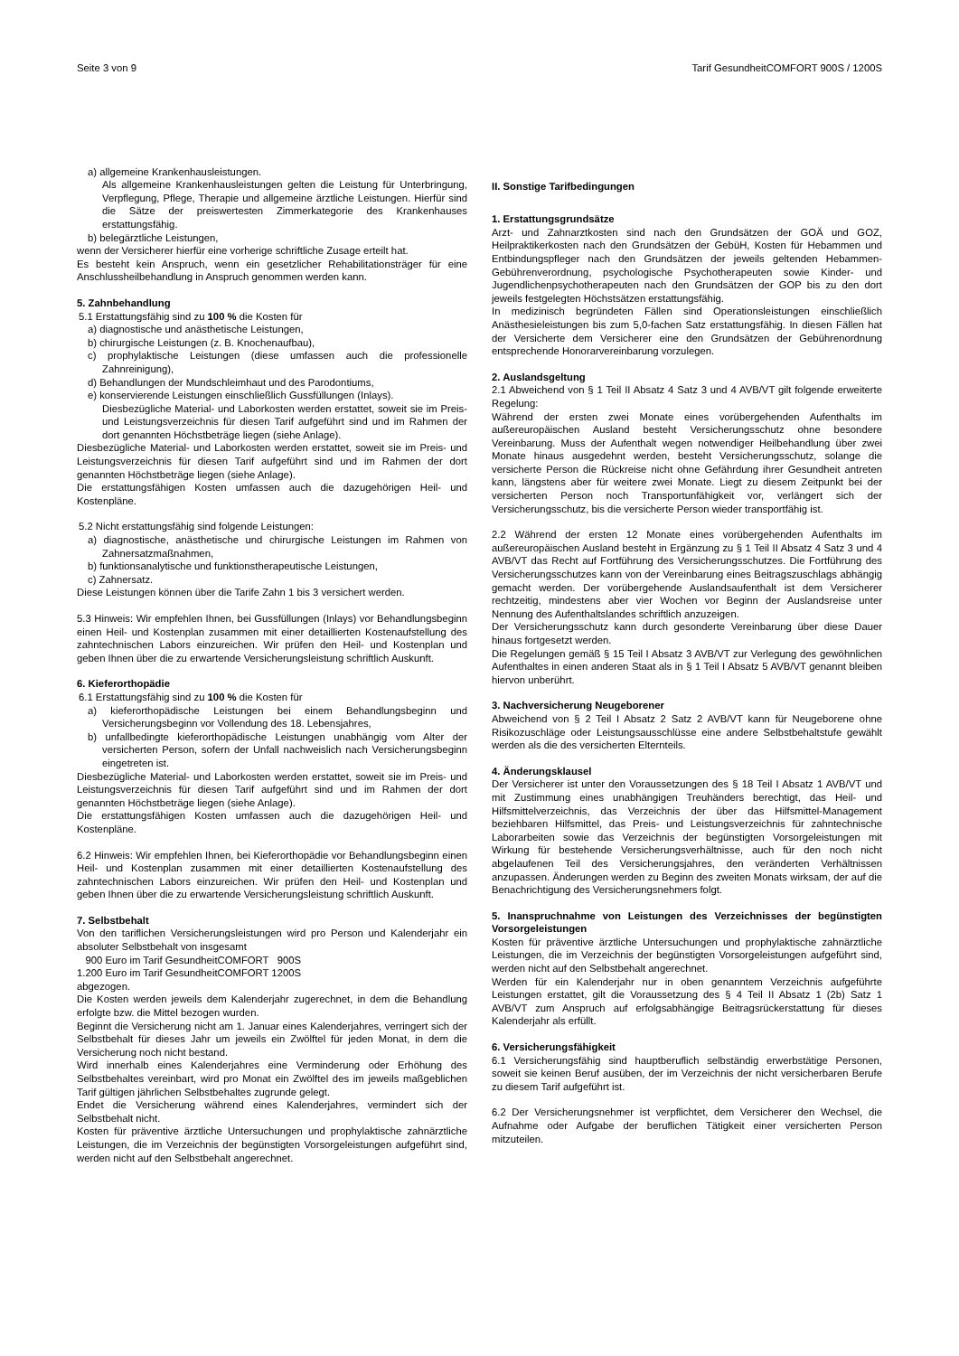Seite 3 von 9 Tarif GesundheitCOMFORT 900S / 1200S
a) allgemeine Krankenhausleistungen.
Als allgemeine Krankenhausleistungen gelten die Leistung für Unterbringung, Verpflegung, Pflege, Therapie und allgemeine ärztliche Leistungen. Hierfür sind die Sätze der preiswertesten Zimmerkategorie des Krankenhauses erstattungsfähig.
b) belegärztliche Leistungen,
wenn der Versicherer hierfür eine vorherige schriftliche Zusage erteilt hat.
Es besteht kein Anspruch, wenn ein gesetzlicher Rehabilitationsträger für eine Anschlussheilbehandlung in Anspruch genommen werden kann.
5. Zahnbehandlung
5.1 Erstattungsfähig sind zu 100 % die Kosten für
a) diagnostische und anästhetische Leistungen,
b) chirurgische Leistungen (z. B. Knochenaufbau),
c) prophylaktische Leistungen (diese umfassen auch die professionelle Zahnreinigung),
d) Behandlungen der Mundschleimhaut und des Parodontiums,
e) konservierende Leistungen einschließlich Gussfüllungen (Inlays).
Diesbezügliche Material- und Laborkosten werden erstattet, soweit sie im Preis- und Leistungsverzeichnis für diesen Tarif aufgeführt sind und im Rahmen der dort genannten Höchstbeträge liegen (siehe Anlage).
Diesbezügliche Material- und Laborkosten werden erstattet, soweit sie im Preis- und Leistungsverzeichnis für diesen Tarif aufgeführt sind und im Rahmen der dort genannten Höchstbeträge liegen (siehe Anlage).
Die erstattungsfähigen Kosten umfassen auch die dazugehörigen Heil- und Kostenpläne.
5.2 Nicht erstattungsfähig sind folgende Leistungen:
a) diagnostische, anästhetische und chirurgische Leistungen im Rahmen von Zahnersatzmaßnahmen,
b) funktionsanalytische und funktionstherapeutische Leistungen,
c) Zahnersatz.
Diese Leistungen können über die Tarife Zahn 1 bis 3 versichert werden.
5.3 Hinweis: Wir empfehlen Ihnen, bei Gussfüllungen (Inlays) vor Behandlungsbeginn einen Heil- und Kostenplan zusammen mit einer detaillierten Kostenaufstellung des zahntechnischen Labors einzureichen. Wir prüfen den Heil- und Kostenplan und geben Ihnen über die zu erwartende Versicherungsleistung schriftlich Auskunft.
6. Kieferorthopädie
6.1 Erstattungsfähig sind zu 100 % die Kosten für
a) kieferorthopädische Leistungen bei einem Behandlungsbeginn und Versicherungsbeginn vor Vollendung des 18. Lebensjahres,
b) unfallbedingte kieferorthopädische Leistungen unabhängig vom Alter der versicherten Person, sofern der Unfall nachweislich nach Versicherungsbeginn eingetreten ist.
Diesbezügliche Material- und Laborkosten werden erstattet, soweit sie im Preis- und Leistungsverzeichnis für diesen Tarif aufgeführt sind und im Rahmen der dort genannten Höchstbeträge liegen (siehe Anlage).
Die erstattungsfähigen Kosten umfassen auch die dazugehörigen Heil- und Kostenpläne.
6.2 Hinweis: Wir empfehlen Ihnen, bei Kieferorthopädie vor Behandlungsbeginn einen Heil- und Kostenplan zusammen mit einer detaillierten Kostenaufstellung des zahntechnischen Labors einzureichen. Wir prüfen den Heil- und Kostenplan und geben Ihnen über die zu erwartende Versicherungsleistung schriftlich Auskunft.
7. Selbstbehalt
Von den tariflichen Versicherungsleistungen wird pro Person und Kalenderjahr ein absoluter Selbstbehalt von insgesamt
900 Euro im Tarif GesundheitCOMFORT 900S
1.200 Euro im Tarif GesundheitCOMFORT 1200S
abgezogen.
Die Kosten werden jeweils dem Kalenderjahr zugerechnet, in dem die Behandlung erfolgte bzw. die Mittel bezogen wurden.
Beginnt die Versicherung nicht am 1. Januar eines Kalenderjahres, verringert sich der Selbstbehalt für dieses Jahr um jeweils ein Zwölftel für jeden Monat, in dem die Versicherung noch nicht bestand.
Wird innerhalb eines Kalenderjahres eine Verminderung oder Erhöhung des Selbstbehaltes vereinbart, wird pro Monat ein Zwölftel des im jeweils maßgeblichen Tarif gültigen jährlichen Selbstbehaltes zugrunde gelegt.
Endet die Versicherung während eines Kalenderjahres, vermindert sich der Selbstbehalt nicht.
Kosten für präventive ärztliche Untersuchungen und prophylaktische zahnärztliche Leistungen, die im Verzeichnis der begünstigten Vorsorgeleistungen aufgeführt sind, werden nicht auf den Selbstbehalt angerechnet.
II. Sonstige Tarifbedingungen
1. Erstattungsgrundsätze
Arzt- und Zahnarztkosten sind nach den Grundsätzen der GOÄ und GOZ, Heilpraktikerkosten nach den Grundsätzen der GebüH, Kosten für Hebammen und Entbindungspfleger nach den Grundsätzen der jeweils geltenden Hebammen-Gebührenverordnung, psychologische Psychotherapeuten sowie Kinder- und Jugendlichenpsychotherapeuten nach den Grundsätzen der GOP bis zu den dort jeweils festgelegten Höchstsätzen erstattungsfähig.
In medizinisch begründeten Fällen sind Operationsleistungen einschließlich Anästhesieleistungen bis zum 5,0-fachen Satz erstattungsfähig. In diesen Fällen hat der Versicherte dem Versicherer eine den Grundsätzen der Gebührenordnung entsprechende Honorarvereinbarung vorzulegen.
2. Auslandsgeltung
2.1 Abweichend von § 1 Teil II Absatz 4 Satz 3 und 4 AVB/VT gilt folgende erweiterte Regelung:
Während der ersten zwei Monate eines vorübergehenden Aufenthalts im außereuropäischen Ausland besteht Versicherungsschutz ohne besondere Vereinbarung. Muss der Aufenthalt wegen notwendiger Heilbehandlung über zwei Monate hinaus ausgedehnt werden, besteht Versicherungsschutz, solange die versicherte Person die Rückreise nicht ohne Gefährdung ihrer Gesundheit antreten kann, längstens aber für weitere zwei Monate. Liegt zu diesem Zeitpunkt bei der versicherten Person noch Transportunfähigkeit vor, verlängert sich der Versicherungsschutz, bis die versicherte Person wieder transportfähig ist.
2.2 Während der ersten 12 Monate eines vorübergehenden Aufenthalts im außereuropäischen Ausland besteht in Ergänzung zu § 1 Teil II Absatz 4 Satz 3 und 4 AVB/VT das Recht auf Fortführung des Versicherungsschutzes. Die Fortführung des Versicherungsschutzes kann von der Vereinbarung eines Beitragszuschlags abhängig gemacht werden. Der vorübergehende Auslandsaufenthalt ist dem Versicherer rechtzeitig, mindestens aber vier Wochen vor Beginn der Auslandsreise unter Nennung des Aufenthaltslandes schriftlich anzuzeigen.
Der Versicherungsschutz kann durch gesonderte Vereinbarung über diese Dauer hinaus fortgesetzt werden.
Die Regelungen gemäß § 15 Teil I Absatz 3 AVB/VT zur Verlegung des gewöhnlichen Aufenthaltes in einen anderen Staat als in § 1 Teil I Absatz 5 AVB/VT genannt bleiben hiervon unberührt.
3. Nachversicherung Neugeborener
Abweichend von § 2 Teil I Absatz 2 Satz 2 AVB/VT kann für Neugeborene ohne Risikozuschläge oder Leistungsausschlüsse eine andere Selbstbehaltstufe gewählt werden als die des versicherten Elternteils.
4. Änderungsklausel
Der Versicherer ist unter den Voraussetzungen des § 18 Teil I Absatz 1 AVB/VT und mit Zustimmung eines unabhängigen Treuhänders berechtigt, das Heil- und Hilfsmittelverzeichnis, das Verzeichnis der über das Hilfsmittel-Management beziehbaren Hilfsmittel, das Preis- und Leistungsverzeichnis für zahntechnische Laborarbeiten sowie das Verzeichnis der begünstigten Vorsorgeleistungen mit Wirkung für bestehende Versicherungsverhältnisse, auch für den noch nicht abgelaufenen Teil des Versicherungsjahres, den veränderten Verhältnissen anzupassen. Änderungen werden zu Beginn des zweiten Monats wirksam, der auf die Benachrichtigung des Versicherungsnehmers folgt.
5. Inanspruchnahme von Leistungen des Verzeichnisses der begünstigten Vorsorgeleistungen
Kosten für präventive ärztliche Untersuchungen und prophylaktische zahnärztliche Leistungen, die im Verzeichnis der begünstigten Vorsorgeleistungen aufgeführt sind, werden nicht auf den Selbstbehalt angerechnet.
Werden für ein Kalenderjahr nur in oben genanntem Verzeichnis aufgeführte Leistungen erstattet, gilt die Voraussetzung des § 4 Teil II Absatz 1 (2b) Satz 1 AVB/VT zum Anspruch auf erfolgsabhängige Beitragsrückerstattung für dieses Kalenderjahr als erfüllt.
6. Versicherungsfähigkeit
6.1 Versicherungsfähig sind hauptberuflich selbständig erwerbstätige Personen, soweit sie keinen Beruf ausüben, der im Verzeichnis der nicht versicherbaren Berufe zu diesem Tarif aufgeführt ist.
6.2 Der Versicherungsnehmer ist verpflichtet, dem Versicherer den Wechsel, die Aufnahme oder Aufgabe der beruflichen Tätigkeit einer versicherten Person mitzuteilen.